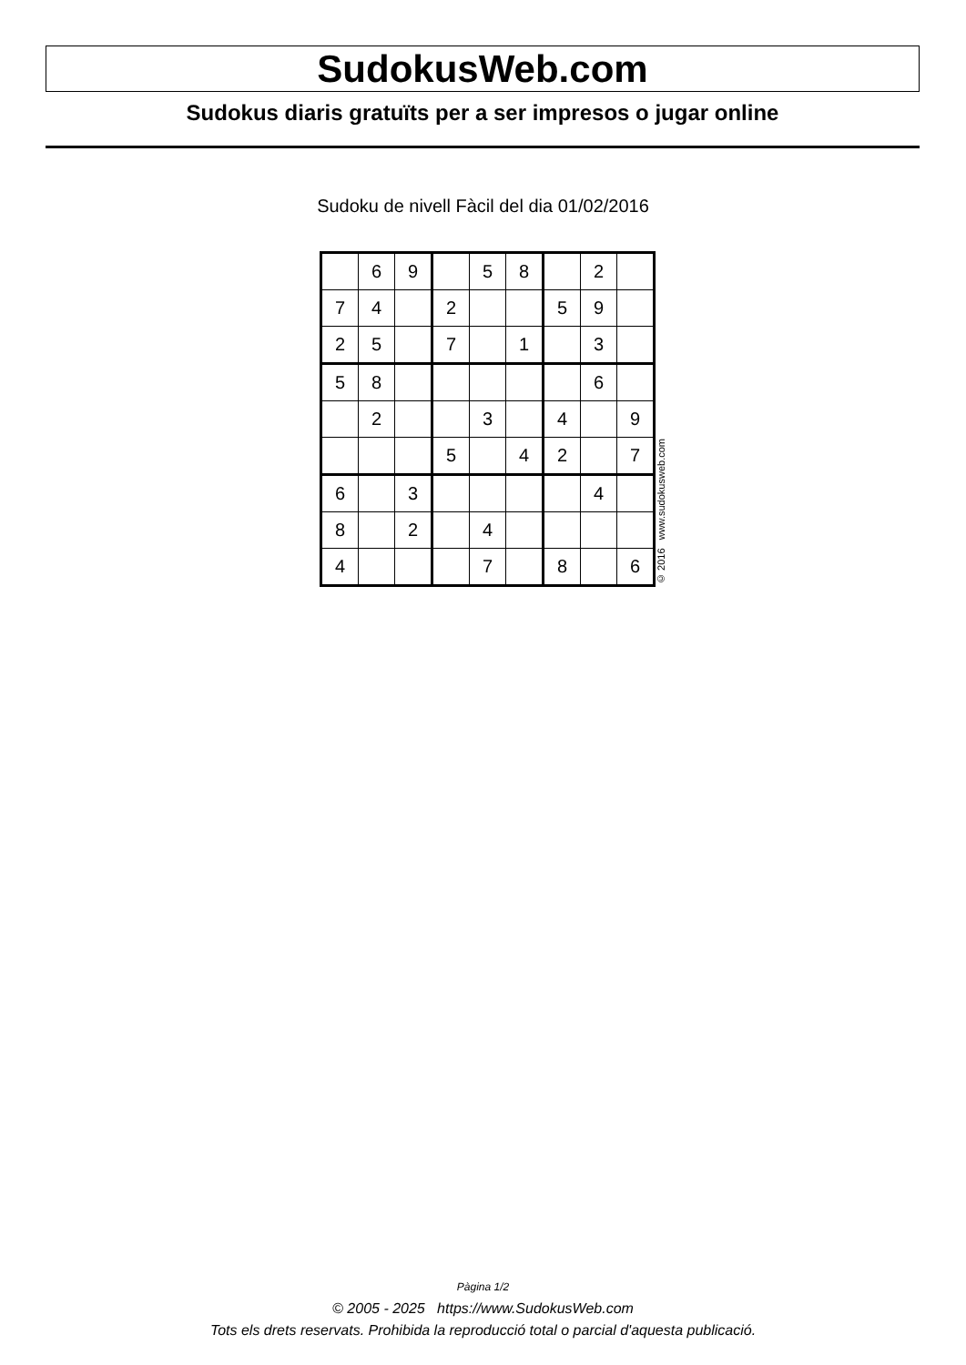SudokusWeb.com
Sudokus diaris gratuïts per a ser impresos o jugar online
Sudoku de nivell Fàcil del dia 01/02/2016
| | 6 | 9 | | 5 | 8 | | 2 | |
| 7 | 4 | | 2 | | | 5 | 9 | |
| 2 | 5 | | 7 | | 1 | | 3 | |
| 5 | 8 | | | | | | 6 | |
| | 2 | | | 3 | | 4 | | 9 |
| | | | 5 | | 4 | 2 | | 7 |
| 6 | | 3 | | | | | 4 | |
| 8 | | 2 | | 4 | | | | |
| 4 | | | | 7 | | 8 | | 6 |
© 2016 www.sudokusweb.com
Pàgina 1/2
© 2005 - 2025 https://www.SudokusWeb.com
Tots els drets reservats. Prohibida la reproducció total o parcial d'aquesta publicació.